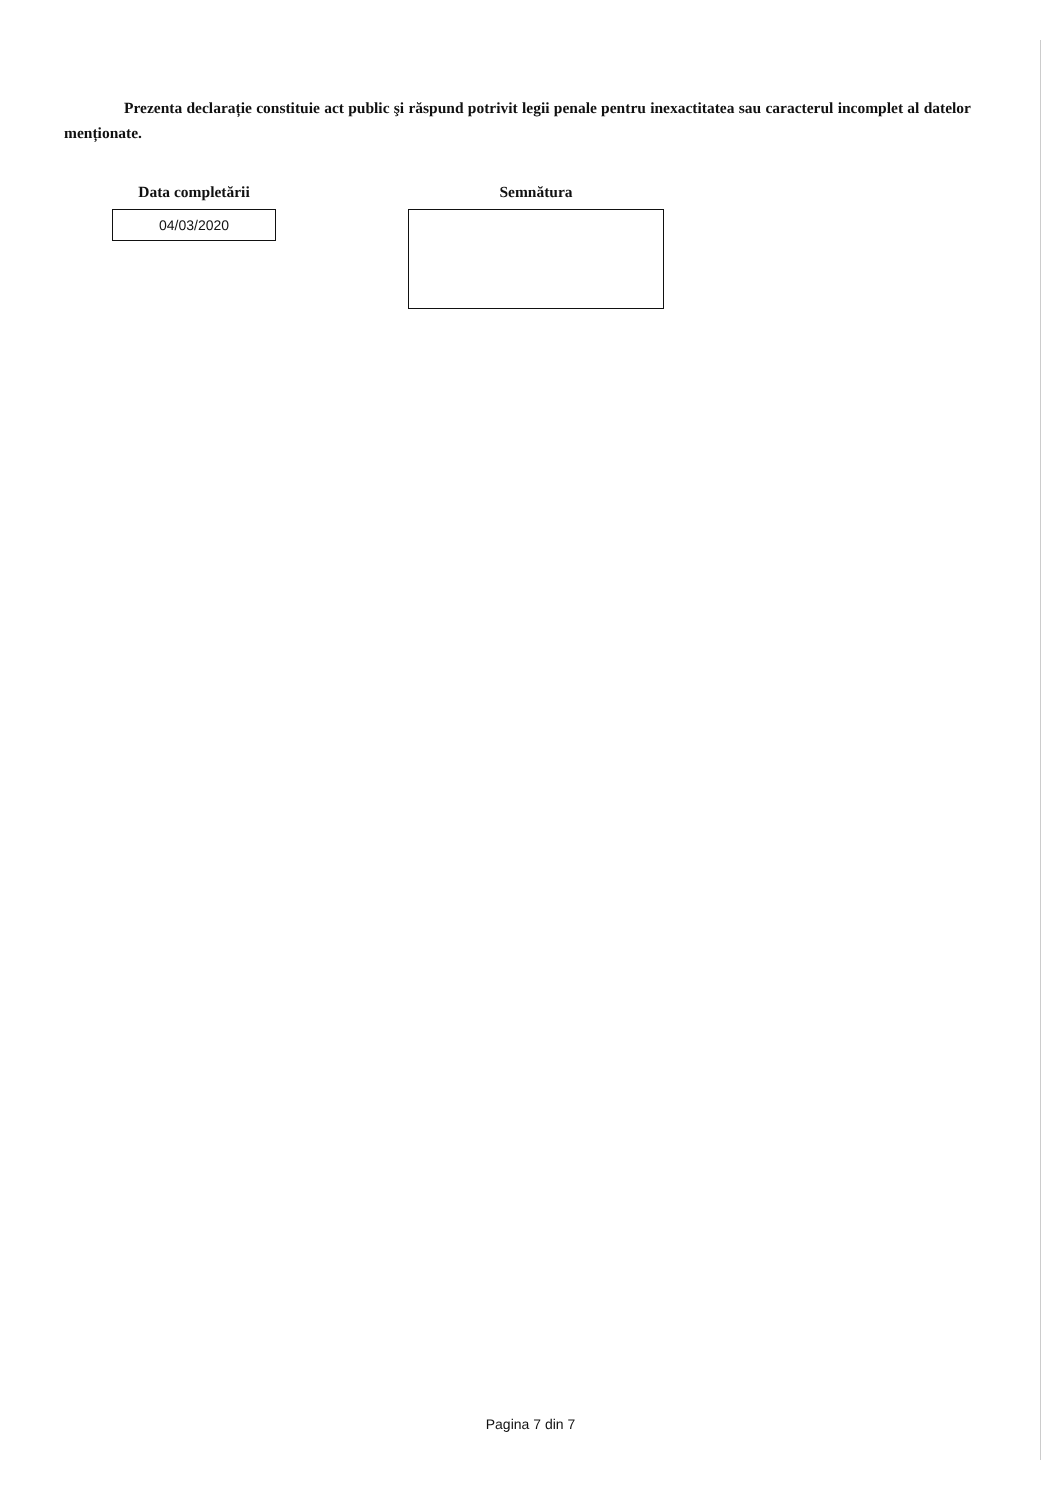Prezenta declarație constituie act public şi răspund potrivit legii penale pentru inexactitatea sau caracterul incomplet al datelor menționate.
Data completării
04/03/2020
Semnătura
Pagina 7 din 7